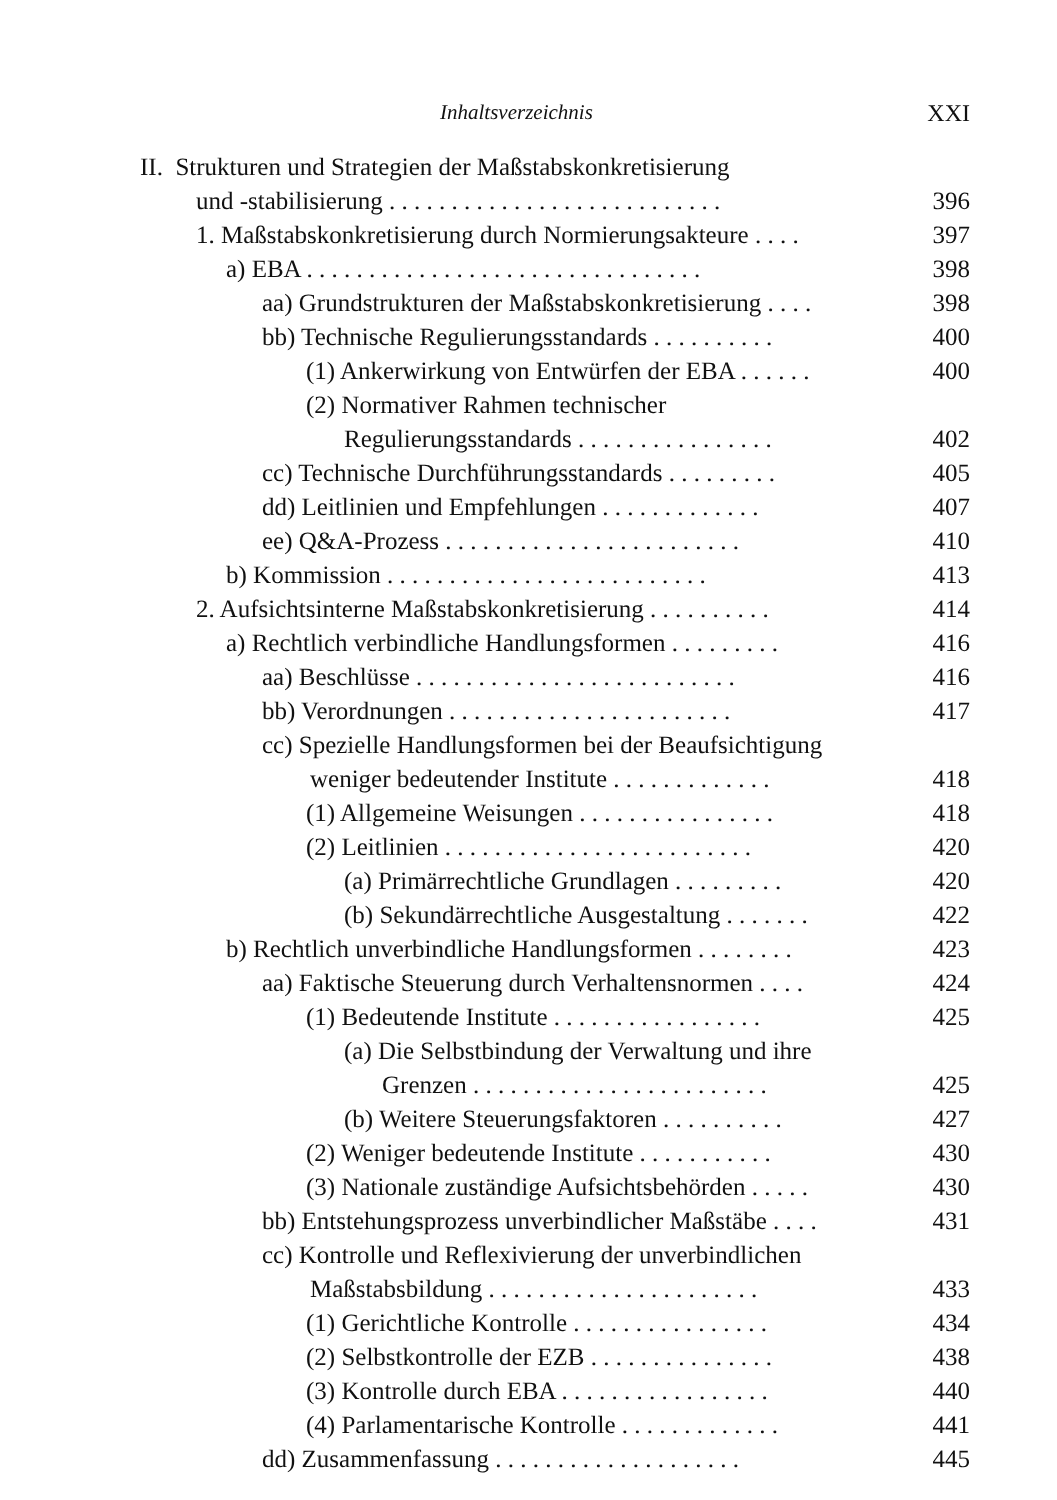Inhaltsverzeichnis XXI
II. Strukturen und Strategien der Maßstabskonkretisierung
und -stabilisierung . . . . . . . . . . . . . . . . . . . . . . . . . . . 396
1. Maßstabskonkretisierung durch Normierungsakteure . . . . 397
a) EBA . . . . . . . . . . . . . . . . . . . . . . . . . . . . . . . . 398
aa) Grundstrukturen der Maßstabskonkretisierung . . . . 398
bb) Technische Regulierungsstandards . . . . . . . . . . 400
(1) Ankerwirkung von Entwürfen der EBA . . . . . . 400
(2) Normativer Rahmen technischer
Regulierungsstandards . . . . . . . . . . . . . . . . 402
cc) Technische Durchführungsstandards . . . . . . . . . 405
dd) Leitlinien und Empfehlungen . . . . . . . . . . . . . 407
ee) Q&A-Prozess . . . . . . . . . . . . . . . . . . . . . . . . 410
b) Kommission . . . . . . . . . . . . . . . . . . . . . . . . . . 413
2. Aufsichtsinterne Maßstabskonkretisierung . . . . . . . . . . 414
a) Rechtlich verbindliche Handlungsformen . . . . . . . . . 416
aa) Beschlüsse . . . . . . . . . . . . . . . . . . . . . . . . . . 416
bb) Verordnungen . . . . . . . . . . . . . . . . . . . . . . . 417
cc) Spezielle Handlungsformen bei der Beaufsichtigung
weniger bedeutender Institute . . . . . . . . . . . . . 418
(1) Allgemeine Weisungen . . . . . . . . . . . . . . . . 418
(2) Leitlinien . . . . . . . . . . . . . . . . . . . . . . . . . 420
(a) Primärrechtliche Grundlagen . . . . . . . . . 420
(b) Sekundärrechtliche Ausgestaltung . . . . . . . 422
b) Rechtlich unverbindliche Handlungsformen . . . . . . . . 423
aa) Faktische Steuerung durch Verhaltensnormen . . . . 424
(1) Bedeutende Institute . . . . . . . . . . . . . . . . . 425
(a) Die Selbstbindung der Verwaltung und ihre
Grenzen . . . . . . . . . . . . . . . . . . . . . . . . 425
(b) Weitere Steuerungsfaktoren . . . . . . . . . . 427
(2) Weniger bedeutende Institute . . . . . . . . . . . 430
(3) Nationale zuständige Aufsichtsbehörden . . . . . 430
bb) Entstehungsprozess unverbindlicher Maßstäbe . . . . 431
cc) Kontrolle und Reflexivierung der unverbindlichen
Maßstabsbildung . . . . . . . . . . . . . . . . . . . . . . 433
(1) Gerichtliche Kontrolle . . . . . . . . . . . . . . . . 434
(2) Selbstkontrolle der EZB . . . . . . . . . . . . . . . 438
(3) Kontrolle durch EBA . . . . . . . . . . . . . . . . . 440
(4) Parlamentarische Kontrolle . . . . . . . . . . . . . 441
dd) Zusammenfassung . . . . . . . . . . . . . . . . . . . . 445